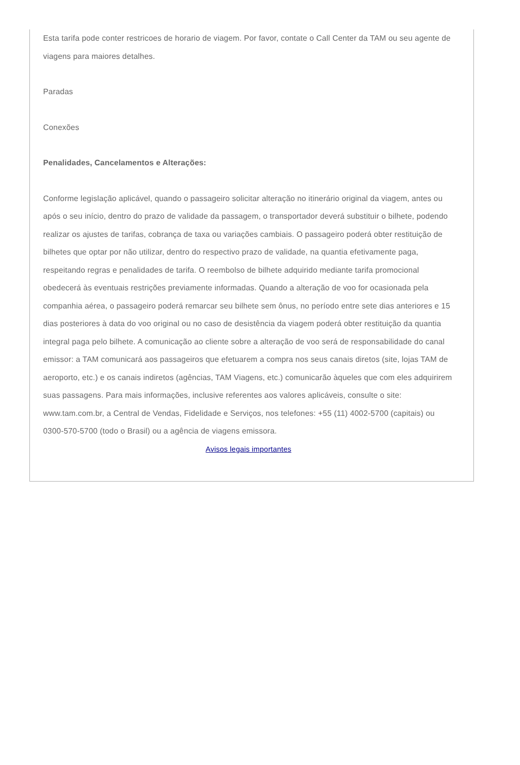Esta tarifa pode conter restricoes de horario de viagem. Por favor, contate o Call Center da TAM ou seu agente de viagens para maiores detalhes.
Paradas
Conexões
Penalidades, Cancelamentos e Alterações:
Conforme legislação aplicável, quando o passageiro solicitar alteração no itinerário original da viagem, antes ou após o seu início, dentro do prazo de validade da passagem, o transportador deverá substituir o bilhete, podendo realizar os ajustes de tarifas, cobrança de taxa ou variações cambiais. O passageiro poderá obter restituição de bilhetes que optar por não utilizar, dentro do respectivo prazo de validade, na quantia efetivamente paga, respeitando regras e penalidades de tarifa. O reembolso de bilhete adquirido mediante tarifa promocional obedecerá às eventuais restrições previamente informadas. Quando a alteração de voo for ocasionada pela companhia aérea, o passageiro poderá remarcar seu bilhete sem ônus, no período entre sete dias anteriores e 15 dias posteriores à data do voo original ou no caso de desistência da viagem poderá obter restituição da quantia integral paga pelo bilhete. A comunicação ao cliente sobre a alteração de voo será de responsabilidade do canal emissor: a TAM comunicará aos passageiros que efetuarem a compra nos seus canais diretos (site, lojas TAM de aeroporto, etc.) e os canais indiretos (agências, TAM Viagens, etc.) comunicarão àqueles que com eles adquirirem suas passagens. Para mais informações, inclusive referentes aos valores aplicáveis, consulte o site: www.tam.com.br, a Central de Vendas, Fidelidade e Serviços, nos telefones: +55 (11) 4002-5700 (capitais) ou 0300-570-5700 (todo o Brasil) ou a agência de viagens emissora.
Avisos legais importantes